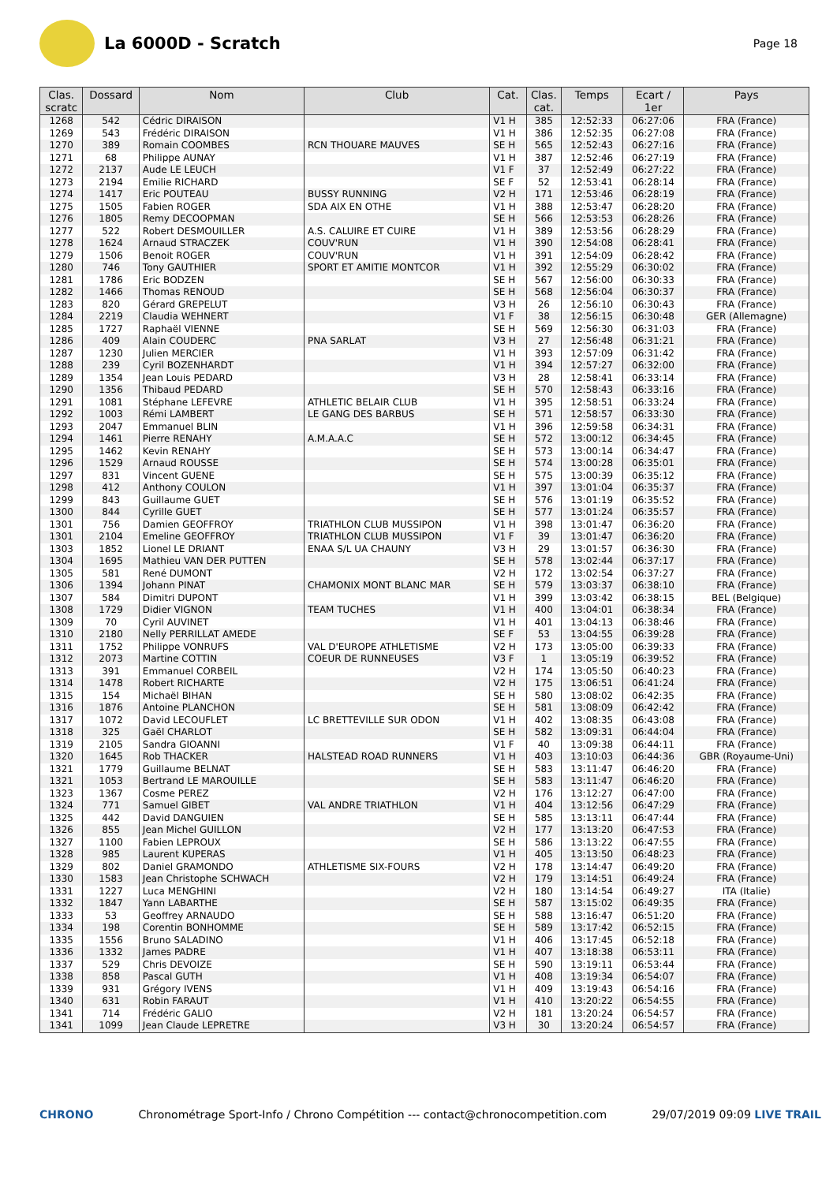La 6000D - Scratch
Page 18
| Clas. scratc | Dossard | Nom | Club | Cat. | Clas. cat. | Temps | Ecart / 1er | Pays |
| --- | --- | --- | --- | --- | --- | --- | --- | --- |
| 1268 | 542 | Cédric DIRAISON | | V1 H | 385 | 12:52:33 | 06:27:06 | FRA (France) |
| 1269 | 543 | Frédéric DIRAISON | | V1 H | 386 | 12:52:35 | 06:27:08 | FRA (France) |
| 1270 | 389 | Romain COOMBES | RCN THOUARE MAUVES | SE H | 565 | 12:52:43 | 06:27:16 | FRA (France) |
| 1271 | 68 | Philippe AUNAY | | V1 H | 387 | 12:52:46 | 06:27:19 | FRA (France) |
| 1272 | 2137 | Aude LE LEUCH | | V1 F | 37 | 12:52:49 | 06:27:22 | FRA (France) |
| 1273 | 2194 | Emilie RICHARD | | SE F | 52 | 12:53:41 | 06:28:14 | FRA (France) |
| 1274 | 1417 | Eric POUTEAU | BUSSY RUNNING | V2 H | 171 | 12:53:46 | 06:28:19 | FRA (France) |
| 1275 | 1505 | Fabien ROGER | SDA AIX EN OTHE | V1 H | 388 | 12:53:47 | 06:28:20 | FRA (France) |
| 1276 | 1805 | Remy DECOOPMAN | | SE H | 566 | 12:53:53 | 06:28:26 | FRA (France) |
| 1277 | 522 | Robert DESMOUILLER | A.S. CALUIRE ET CUIRE | V1 H | 389 | 12:53:56 | 06:28:29 | FRA (France) |
| 1278 | 1624 | Arnaud STRACZEK | COUV'RUN | V1 H | 390 | 12:54:08 | 06:28:41 | FRA (France) |
| 1279 | 1506 | Benoit ROGER | COUV'RUN | V1 H | 391 | 12:54:09 | 06:28:42 | FRA (France) |
| 1280 | 746 | Tony GAUTHIER | SPORT ET AMITIE MONTCOR | V1 H | 392 | 12:55:29 | 06:30:02 | FRA (France) |
| 1281 | 1786 | Eric BODZEN | | SE H | 567 | 12:56:00 | 06:30:33 | FRA (France) |
| 1282 | 1466 | Thomas RENOUD | | SE H | 568 | 12:56:04 | 06:30:37 | FRA (France) |
| 1283 | 820 | Gérard GREPELUT | | V3 H | 26 | 12:56:10 | 06:30:43 | FRA (France) |
| 1284 | 2219 | Claudia WEHNERT | | V1 F | 38 | 12:56:15 | 06:30:48 | GER (Allemagne) |
| 1285 | 1727 | Raphaël VIENNE | | SE H | 569 | 12:56:30 | 06:31:03 | FRA (France) |
| 1286 | 409 | Alain COUDERC | PNA SARLAT | V3 H | 27 | 12:56:48 | 06:31:21 | FRA (France) |
| 1287 | 1230 | Julien MERCIER | | V1 H | 393 | 12:57:09 | 06:31:42 | FRA (France) |
| 1288 | 239 | Cyril BOZENHARDT | | V1 H | 394 | 12:57:27 | 06:32:00 | FRA (France) |
| 1289 | 1354 | Jean Louis PEDARD | | V3 H | 28 | 12:58:41 | 06:33:14 | FRA (France) |
| 1290 | 1356 | Thibaud PEDARD | | SE H | 570 | 12:58:43 | 06:33:16 | FRA (France) |
| 1291 | 1081 | Stéphane LEFEVRE | ATHLETIC BELAIR CLUB | V1 H | 395 | 12:58:51 | 06:33:24 | FRA (France) |
| 1292 | 1003 | Rémi LAMBERT | LE GANG DES BARBUS | SE H | 571 | 12:58:57 | 06:33:30 | FRA (France) |
| 1293 | 2047 | Emmanuel BLIN | | V1 H | 396 | 12:59:58 | 06:34:31 | FRA (France) |
| 1294 | 1461 | Pierre RENAHY | A.M.A.A.C | SE H | 572 | 13:00:12 | 06:34:45 | FRA (France) |
| 1295 | 1462 | Kevin RENAHY | | SE H | 573 | 13:00:14 | 06:34:47 | FRA (France) |
| 1296 | 1529 | Arnaud ROUSSE | | SE H | 574 | 13:00:28 | 06:35:01 | FRA (France) |
| 1297 | 831 | Vincent GUENE | | SE H | 575 | 13:00:39 | 06:35:12 | FRA (France) |
| 1298 | 412 | Anthony COULON | | V1 H | 397 | 13:01:04 | 06:35:37 | FRA (France) |
| 1299 | 843 | Guillaume GUET | | SE H | 576 | 13:01:19 | 06:35:52 | FRA (France) |
| 1300 | 844 | Cyrille GUET | | SE H | 577 | 13:01:24 | 06:35:57 | FRA (France) |
| 1301 | 756 | Damien GEOFFROY | TRIATHLON CLUB MUSSIPON | V1 H | 398 | 13:01:47 | 06:36:20 | FRA (France) |
| 1301 | 2104 | Emeline GEOFFROY | TRIATHLON CLUB MUSSIPON | V1 F | 39 | 13:01:47 | 06:36:20 | FRA (France) |
| 1303 | 1852 | Lionel LE DRIANT | ENAA S/L UA CHAUNY | V3 H | 29 | 13:01:57 | 06:36:30 | FRA (France) |
| 1304 | 1695 | Mathieu VAN DER PUTTEN | | SE H | 578 | 13:02:44 | 06:37:17 | FRA (France) |
| 1305 | 581 | René DUMONT | | V2 H | 172 | 13:02:54 | 06:37:27 | FRA (France) |
| 1306 | 1394 | Johann PINAT | CHAMONIX MONT BLANC MAR | SE H | 579 | 13:03:37 | 06:38:10 | FRA (France) |
| 1307 | 584 | Dimitri DUPONT | | V1 H | 399 | 13:03:42 | 06:38:15 | BEL (Belgique) |
| 1308 | 1729 | Didier VIGNON | TEAM TUCHES | V1 H | 400 | 13:04:01 | 06:38:34 | FRA (France) |
| 1309 | 70 | Cyril AUVINET | | V1 H | 401 | 13:04:13 | 06:38:46 | FRA (France) |
| 1310 | 2180 | Nelly PERRILLAT AMEDE | | SE F | 53 | 13:04:55 | 06:39:28 | FRA (France) |
| 1311 | 1752 | Philippe VONRUFS | VAL D'EUROPE ATHLETISME | V2 H | 173 | 13:05:00 | 06:39:33 | FRA (France) |
| 1312 | 2073 | Martine COTTIN | COEUR DE RUNNEUSES | V3 F | 1 | 13:05:19 | 06:39:52 | FRA (France) |
| 1313 | 391 | Emmanuel CORBEIL | | V2 H | 174 | 13:05:50 | 06:40:23 | FRA (France) |
| 1314 | 1478 | Robert RICHARTE | | V2 H | 175 | 13:06:51 | 06:41:24 | FRA (France) |
| 1315 | 154 | Michaël BIHAN | | SE H | 580 | 13:08:02 | 06:42:35 | FRA (France) |
| 1316 | 1876 | Antoine PLANCHON | | SE H | 581 | 13:08:09 | 06:42:42 | FRA (France) |
| 1317 | 1072 | David LECOUFLET | LC BRETTEVILLE SUR ODON | V1 H | 402 | 13:08:35 | 06:43:08 | FRA (France) |
| 1318 | 325 | Gaël CHARLOT | | SE H | 582 | 13:09:31 | 06:44:04 | FRA (France) |
| 1319 | 2105 | Sandra GIOANNI | | V1 F | 40 | 13:09:38 | 06:44:11 | FRA (France) |
| 1320 | 1645 | Rob THACKER | HALSTEAD ROAD RUNNERS | V1 H | 403 | 13:10:03 | 06:44:36 | GBR (Royaume-Uni) |
| 1321 | 1779 | Guillaume BELNAT | | SE H | 583 | 13:11:47 | 06:46:20 | FRA (France) |
| 1321 | 1053 | Bertrand LE MAROUILLE | | SE H | 583 | 13:11:47 | 06:46:20 | FRA (France) |
| 1323 | 1367 | Cosme PEREZ | | V2 H | 176 | 13:12:27 | 06:47:00 | FRA (France) |
| 1324 | 771 | Samuel GIBET | VAL ANDRE TRIATHLON | V1 H | 404 | 13:12:56 | 06:47:29 | FRA (France) |
| 1325 | 442 | David DANGUIEN | | SE H | 585 | 13:13:11 | 06:47:44 | FRA (France) |
| 1326 | 855 | Jean Michel GUILLON | | V2 H | 177 | 13:13:20 | 06:47:53 | FRA (France) |
| 1327 | 1100 | Fabien LEPROUX | | SE H | 586 | 13:13:22 | 06:47:55 | FRA (France) |
| 1328 | 985 | Laurent KUPERAS | | V1 H | 405 | 13:13:50 | 06:48:23 | FRA (France) |
| 1329 | 802 | Daniel GRAMONDO | ATHLETISME SIX-FOURS | V2 H | 178 | 13:14:47 | 06:49:20 | FRA (France) |
| 1330 | 1583 | Jean Christophe SCHWACH | | V2 H | 179 | 13:14:51 | 06:49:24 | FRA (France) |
| 1331 | 1227 | Luca MENGHINI | | V2 H | 180 | 13:14:54 | 06:49:27 | ITA (Italie) |
| 1332 | 1847 | Yann LABARTHE | | SE H | 587 | 13:15:02 | 06:49:35 | FRA (France) |
| 1333 | 53 | Geoffrey ARNAUDO | | SE H | 588 | 13:16:47 | 06:51:20 | FRA (France) |
| 1334 | 198 | Corentin BONHOMME | | SE H | 589 | 13:17:42 | 06:52:15 | FRA (France) |
| 1335 | 1556 | Bruno SALADINO | | V1 H | 406 | 13:17:45 | 06:52:18 | FRA (France) |
| 1336 | 1332 | James PADRE | | V1 H | 407 | 13:18:38 | 06:53:11 | FRA (France) |
| 1337 | 529 | Chris DEVOIZE | | SE H | 590 | 13:19:11 | 06:53:44 | FRA (France) |
| 1338 | 858 | Pascal GUTH | | V1 H | 408 | 13:19:34 | 06:54:07 | FRA (France) |
| 1339 | 931 | Grégory IVENS | | V1 H | 409 | 13:19:43 | 06:54:16 | FRA (France) |
| 1340 | 631 | Robin FARAUT | | V1 H | 410 | 13:20:22 | 06:54:55 | FRA (France) |
| 1341 | 714 | Frédéric GALIO | | V2 H | 181 | 13:20:24 | 06:54:57 | FRA (France) |
| 1341 | 1099 | Jean Claude LEPRETRE | | V3 H | 30 | 13:20:24 | 06:54:57 | FRA (France) |
CHRONO Chronométrage Sport-Info / Chrono Compétition --- contact@chronocompetition.com 29/07/2019 09:09 LIVE TRAIL